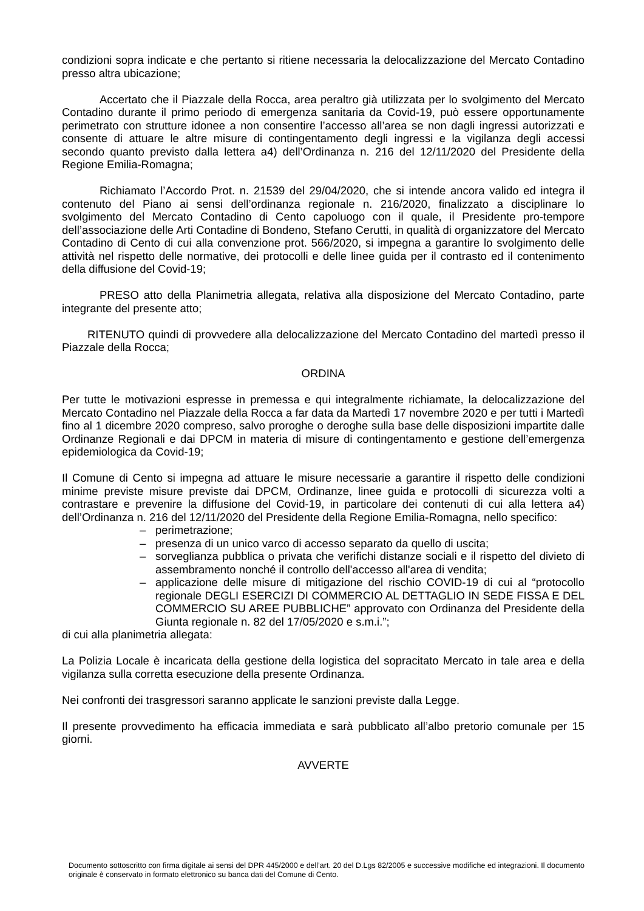condizioni sopra indicate e che pertanto si ritiene necessaria la delocalizzazione del Mercato Contadino presso altra ubicazione;
Accertato che il Piazzale della Rocca, area peraltro già utilizzata per lo svolgimento del Mercato Contadino durante il primo periodo di emergenza sanitaria da Covid-19, può essere opportunamente perimetrato con strutture idonee a non consentire l’accesso all’area se non dagli ingressi autorizzati e consente di attuare le altre misure di contingentamento degli ingressi e la vigilanza degli accessi secondo quanto previsto dalla lettera a4) dell’Ordinanza n. 216 del 12/11/2020 del Presidente della Regione Emilia-Romagna;
Richiamato l’Accordo Prot. n. 21539 del 29/04/2020, che si intende ancora valido ed integra il contenuto del Piano ai sensi dell’ordinanza regionale n. 216/2020, finalizzato a disciplinare lo svolgimento del Mercato Contadino di Cento capoluogo con il quale, il Presidente pro-tempore dell’associazione delle Arti Contadine di Bondeno, Stefano Cerutti, in qualità di organizzatore del Mercato Contadino di Cento di cui alla convenzione prot. 566/2020, si impegna a garantire lo svolgimento delle attività nel rispetto delle normative, dei protocolli e delle linee guida per il contrasto ed il contenimento della diffusione del Covid-19;
PRESO atto della Planimetria allegata, relativa alla disposizione del Mercato Contadino, parte integrante del presente atto;
RITENUTO quindi di provvedere alla delocalizzazione del Mercato Contadino del martedì presso il Piazzale della Rocca;
ORDINA
Per tutte le motivazioni espresse in premessa e qui integralmente richiamate, la delocalizzazione del Mercato Contadino nel Piazzale della Rocca a far data da Martedì 17 novembre 2020 e per tutti i Martedì fino al 1 dicembre 2020 compreso, salvo proroghe o deroghe sulla base delle disposizioni impartite dalle Ordinanze Regionali e dai DPCM in materia di misure di contingentamento e gestione dell’emergenza epidemiologica da Covid-19;
Il Comune di Cento si impegna ad attuare le misure necessarie a garantire il rispetto delle condizioni minime previste misure previste dai DPCM, Ordinanze, linee guida e protocolli di sicurezza volti a contrastare e prevenire la diffusione del Covid-19, in particolare dei contenuti di cui alla lettera a4) dell’Ordinanza n. 216 del 12/11/2020 del Presidente della Regione Emilia-Romagna, nello specifico:
– perimetrazione;
– presenza di un unico varco di accesso separato da quello di uscita;
– sorveglianza pubblica o privata che verifichi distanze sociali e il rispetto del divieto di assembramento nonché il controllo dell'accesso all'area di vendita;
– applicazione delle misure di mitigazione del rischio COVID-19 di cui al “protocollo regionale DEGLI ESERCIZI DI COMMERCIO AL DETTAGLIO IN SEDE FISSA E DEL COMMERCIO SU AREE PUBBLICHE” approvato con Ordinanza del Presidente della Giunta regionale n. 82 del 17/05/2020 e s.m.i.”;
di cui alla planimetria allegata:
La Polizia Locale è incaricata della gestione della logistica del sopracitato Mercato in tale area e della vigilanza sulla corretta esecuzione della presente Ordinanza.
Nei confronti dei trasgressori saranno applicate le sanzioni previste dalla Legge.
Il presente provvedimento ha efficacia immediata e sarà pubblicato all’albo pretorio comunale per 15 giorni.
AVVERTE
Documento sottoscritto con firma digitale ai sensi del DPR 445/2000 e dell’art. 20 del D.Lgs 82/2005 e successive modifiche ed integrazioni. Il documento originale è conservato in formato elettronico su banca dati del Comune di Cento.